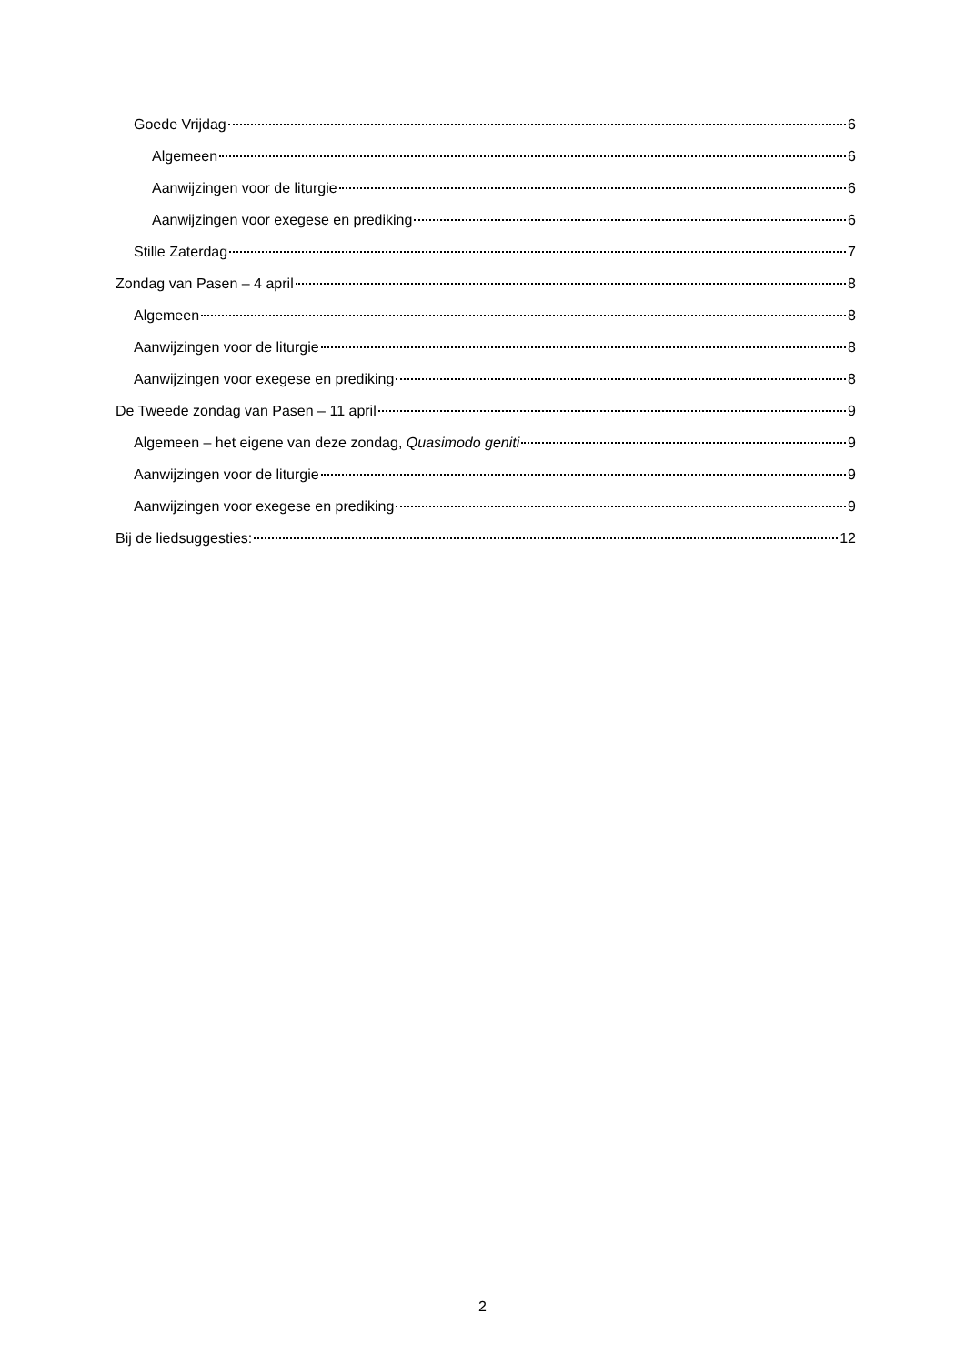Goede Vrijdag 6
Algemeen 6
Aanwijzingen voor de liturgie 6
Aanwijzingen voor exegese en prediking 6
Stille Zaterdag 7
Zondag van Pasen – 4 april 8
Algemeen 8
Aanwijzingen voor de liturgie 8
Aanwijzingen voor exegese en prediking 8
De Tweede zondag van Pasen – 11 april 9
Algemeen – het eigene van deze zondag, Quasimodo geniti 9
Aanwijzingen voor de liturgie 9
Aanwijzingen voor exegese en prediking 9
Bij de liedsuggesties: 12
2